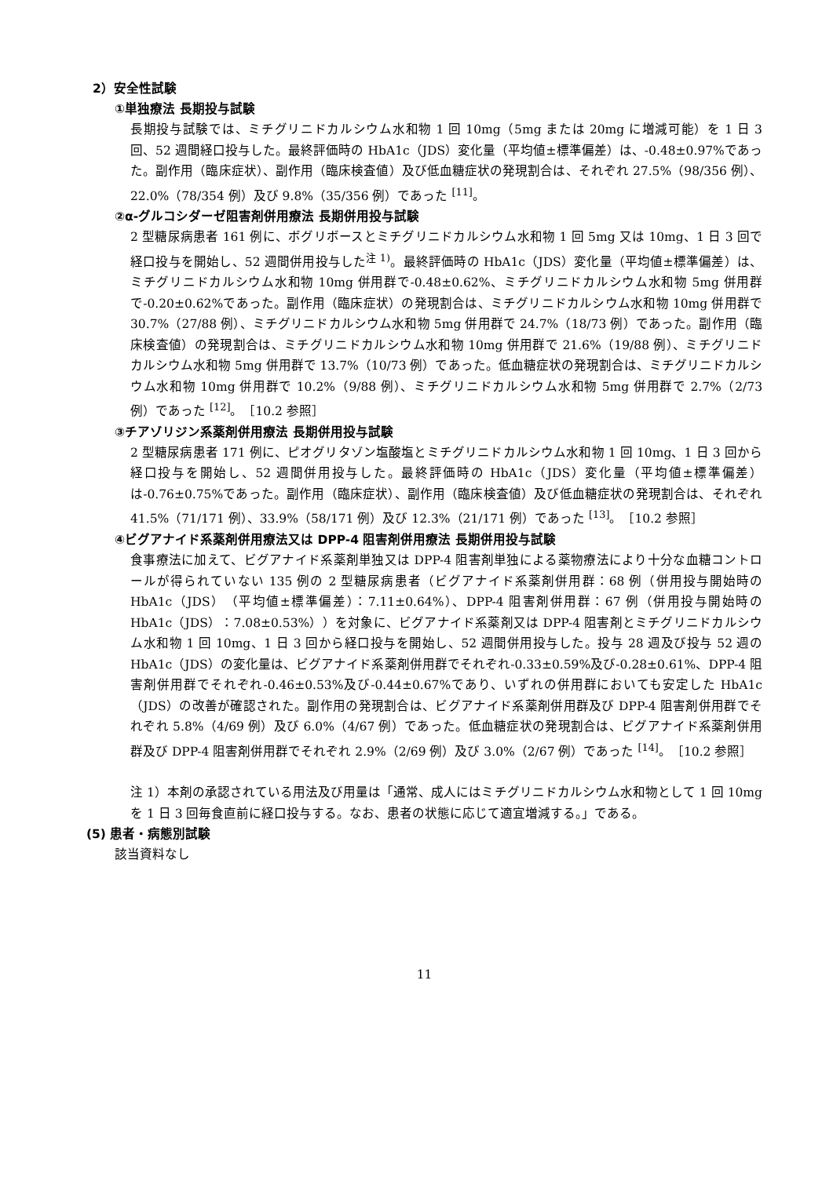2）安全性試験
①単独療法 長期投与試験
長期投与試験では、ミチグリニドカルシウム水和物 1 回 10mg（5mg または 20mg に増減可能）を 1 日 3 回、52 週間経口投与した。最終評価時の HbA1c（JDS）変化量（平均値±標準偏差）は、-0.48±0.97%であった。副作用（臨床症状）、副作用（臨床検査値）及び低血糖症状の発現割合は、それぞれ 27.5%（98/356 例）、22.0%（78/354 例）及び 9.8%（35/356 例）であった <sup>[11]</sup>。
②α-グルコシダーゼ阻害剤併用療法 長期併用投与試験
2 型糖尿病患者 161 例に、ボグリボースとミチグリニドカルシウム水和物 1 回 5mg 又は 10mg、1 日 3 回で経口投与を開始し、52 週間併用投与した<sup>注 1)</sup>。最終評価時の HbA1c（JDS）変化量（平均値±標準偏差）は、ミチグリニドカルシウム水和物 10mg 併用群で-0.48±0.62%、ミチグリニドカルシウム水和物 5mg 併用群で-0.20±0.62%であった。副作用（臨床症状）の発現割合は、ミチグリニドカルシウム水和物 10mg 併用群で 30.7%（27/88 例）、ミチグリニドカルシウム水和物 5mg 併用群で 24.7%（18/73 例）であった。副作用（臨床検査値）の発現割合は、ミチグリニドカルシウム水和物 10mg 併用群で 21.6%（19/88 例）、ミチグリニドカルシウム水和物 5mg 併用群で 13.7%（10/73 例）であった。低血糖症状の発現割合は、ミチグリニドカルシウム水和物 10mg 併用群で 10.2%（9/88 例）、ミチグリニドカルシウム水和物 5mg 併用群で 2.7%（2/73 例）であった <sup>[12]</sup>。［10.2 参照］
③チアゾリジン系薬剤併用療法 長期併用投与試験
2 型糖尿病患者 171 例に、ピオグリタゾン塩酸塩とミチグリニドカルシウム水和物 1 回 10mg、1 日 3 回から経口投与を開始し、52 週間併用投与した。最終評価時の HbA1c（JDS）変化量（平均値±標準偏差）は-0.76±0.75%であった。副作用（臨床症状）、副作用（臨床検査値）及び低血糖症状の発現割合は、それぞれ 41.5%（71/171 例）、33.9%（58/171 例）及び 12.3%（21/171 例）であった <sup>[13]</sup>。［10.2 参照］
④ビグアナイド系薬剤併用療法又は DPP-4 阻害剤併用療法 長期併用投与試験
食事療法に加えて、ビグアナイド系薬剤単独又は DPP-4 阻害剤単独による薬物療法により十分な血糖コントロールが得られていない 135 例の 2 型糖尿病患者（ビグアナイド系薬剤併用群：68 例（併用投与開始時の HbA1c（JDS）（平均値±標準偏差）：7.11±0.64%）、DPP-4 阻害剤併用群：67 例（併用投与開始時の HbA1c（JDS）：7.08±0.53%））を対象に、ビグアナイド系薬剤又は DPP-4 阻害剤とミチグリニドカルシウム水和物 1 回 10mg、1 日 3 回から経口投与を開始し、52 週間併用投与した。投与 28 週及び投与 52 週の HbA1c（JDS）の変化量は、ビグアナイド系薬剤併用群でそれぞれ-0.33±0.59%及び-0.28±0.61%、DPP-4 阻害剤併用群でそれぞれ-0.46±0.53%及び-0.44±0.67%であり、いずれの併用群においても安定した HbA1c（JDS）の改善が確認された。副作用の発現割合は、ビグアナイド系薬剤併用群及び DPP-4 阻害剤併用群でそれぞれ 5.8%（4/69 例）及び 6.0%（4/67 例）であった。低血糖症状の発現割合は、ビグアナイド系薬剤併用群及び DPP-4 阻害剤併用群でそれぞれ 2.9%（2/69 例）及び 3.0%（2/67 例）であった <sup>[14]</sup>。［10.2 参照］
注 1）本剤の承認されている用法及び用量は「通常、成人にはミチグリニドカルシウム水和物として 1 回 10mg を 1 日 3 回毎食直前に経口投与する。なお、患者の状態に応じて適宜増減する。」である。
(5) 患者・病態別試験
該当資料なし
11